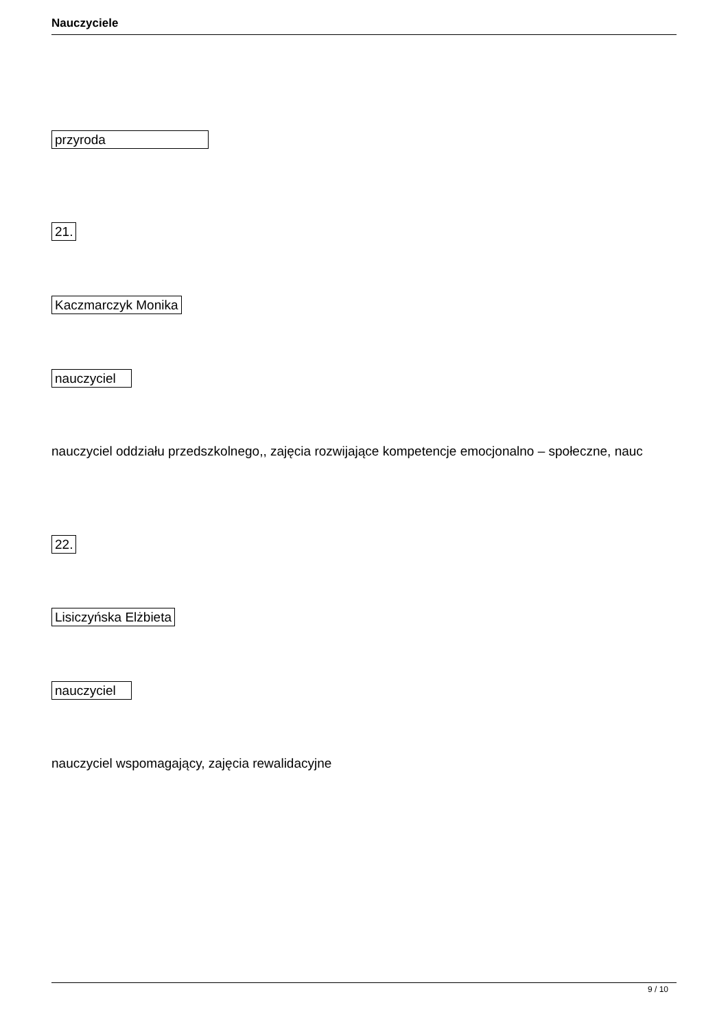Nauczyciele
przyroda
21.
Kaczmarczyk Monika
nauczyciel
nauczyciel oddziału przedszkolnego,, zajęcia rozwijające kompetencje emocjonalno – społeczne, nauc
22.
Lisiczyńska Elżbieta
nauczyciel
nauczyciel wspomagający, zajęcia rewalidacyjne
9 / 10